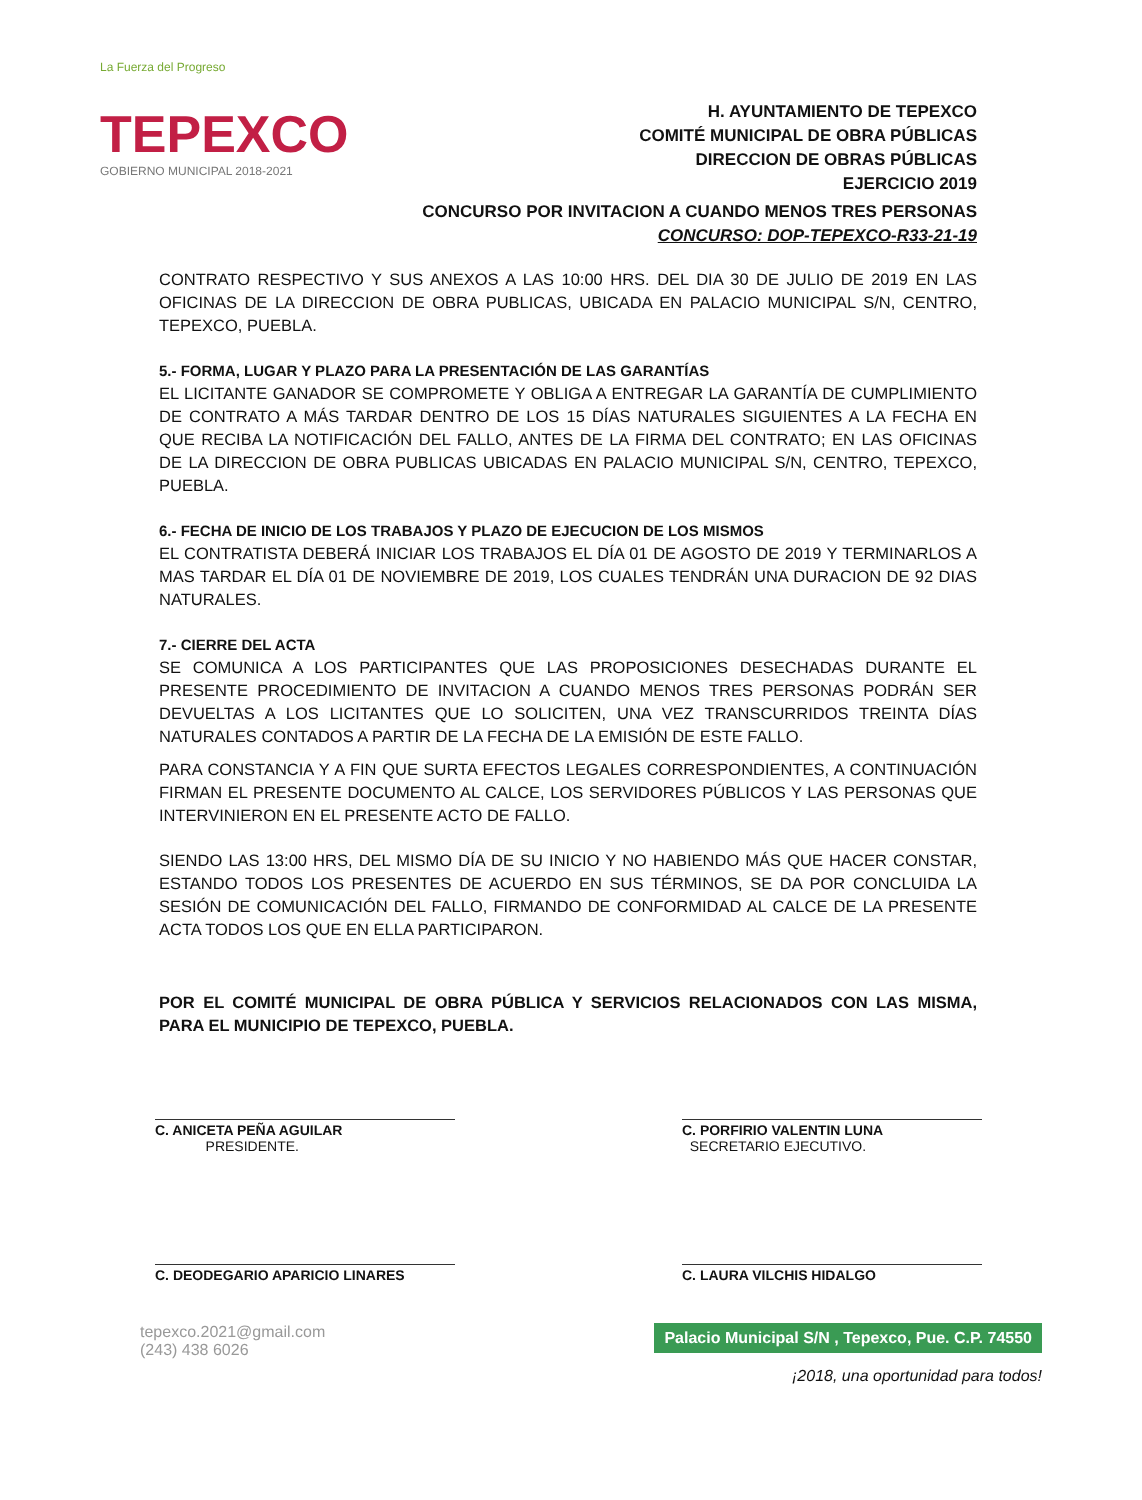La Fuerza del Progreso
TEPEXCO
GOBIERNO MUNICIPAL 2018-2021
H. AYUNTAMIENTO DE TEPEXCO
COMITÉ MUNICIPAL DE OBRA PÚBLICAS
DIRECCION DE OBRAS PÚBLICAS
EJERCICIO 2019
CONCURSO POR INVITACION A CUANDO MENOS TRES PERSONAS
CONCURSO: DOP-TEPEXCO-R33-21-19
CONTRATO RESPECTIVO Y SUS ANEXOS A LAS 10:00 HRS. DEL DIA 30 DE JULIO DE 2019 EN LAS OFICINAS DE LA DIRECCION DE OBRA PUBLICAS, UBICADA EN PALACIO MUNICIPAL S/N, CENTRO, TEPEXCO, PUEBLA.
5.- FORMA, LUGAR Y PLAZO PARA LA PRESENTACIÓN DE LAS GARANTÍAS
EL LICITANTE GANADOR SE COMPROMETE Y OBLIGA A ENTREGAR LA GARANTÍA DE CUMPLIMIENTO DE CONTRATO A MÁS TARDAR DENTRO DE LOS 15 DÍAS NATURALES SIGUIENTES A LA FECHA EN QUE RECIBA LA NOTIFICACIÓN DEL FALLO, ANTES DE LA FIRMA DEL CONTRATO; EN LAS OFICINAS DE LA DIRECCION DE OBRA PUBLICAS UBICADAS EN PALACIO MUNICIPAL S/N, CENTRO, TEPEXCO, PUEBLA.
6.- FECHA DE INICIO DE LOS TRABAJOS Y PLAZO DE EJECUCION DE LOS MISMOS
EL CONTRATISTA DEBERÁ INICIAR LOS TRABAJOS EL DÍA 01 DE AGOSTO DE 2019 Y TERMINARLOS A MAS TARDAR EL DÍA 01 DE NOVIEMBRE DE 2019, LOS CUALES TENDRÁN UNA DURACION DE 92 DIAS NATURALES.
7.- CIERRE DEL ACTA
SE COMUNICA A LOS PARTICIPANTES QUE LAS PROPOSICIONES DESECHADAS DURANTE EL PRESENTE PROCEDIMIENTO DE INVITACION A CUANDO MENOS TRES PERSONAS PODRÁN SER DEVUELTAS A LOS LICITANTES QUE LO SOLICITEN, UNA VEZ TRANSCURRIDOS TREINTA DÍAS NATURALES CONTADOS A PARTIR DE LA FECHA DE LA EMISIÓN DE ESTE FALLO.
PARA CONSTANCIA Y A FIN QUE SURTA EFECTOS LEGALES CORRESPONDIENTES, A CONTINUACIÓN FIRMAN EL PRESENTE DOCUMENTO AL CALCE, LOS SERVIDORES PÚBLICOS Y LAS PERSONAS QUE INTERVINIERON EN EL PRESENTE ACTO DE FALLO.
SIENDO LAS 13:00 HRS, DEL MISMO DÍA DE SU INICIO Y NO HABIENDO MÁS QUE HACER CONSTAR, ESTANDO TODOS LOS PRESENTES DE ACUERDO EN SUS TÉRMINOS, SE DA POR CONCLUIDA LA SESIÓN DE COMUNICACIÓN DEL FALLO, FIRMANDO DE CONFORMIDAD AL CALCE DE LA PRESENTE ACTA TODOS LOS QUE EN ELLA PARTICIPARON.
POR EL COMITÉ MUNICIPAL DE OBRA PÚBLICA Y SERVICIOS RELACIONADOS CON LAS MISMA, PARA EL MUNICIPIO DE TEPEXCO, PUEBLA.
C. ANICETA PEÑA AGUILAR
PRESIDENTE.
C. PORFIRIO VALENTIN LUNA
SECRETARIO EJECUTIVO.
C. DEODEGARIO APARICIO LINARES C. LAURA VILCHIS HIDALGO
tepexco.2021@gmail.com
(243) 438 6026
Palacio Municipal S/N , Tepexco, Pue. C.P. 74550
¡2018, una oportunidad para todos!